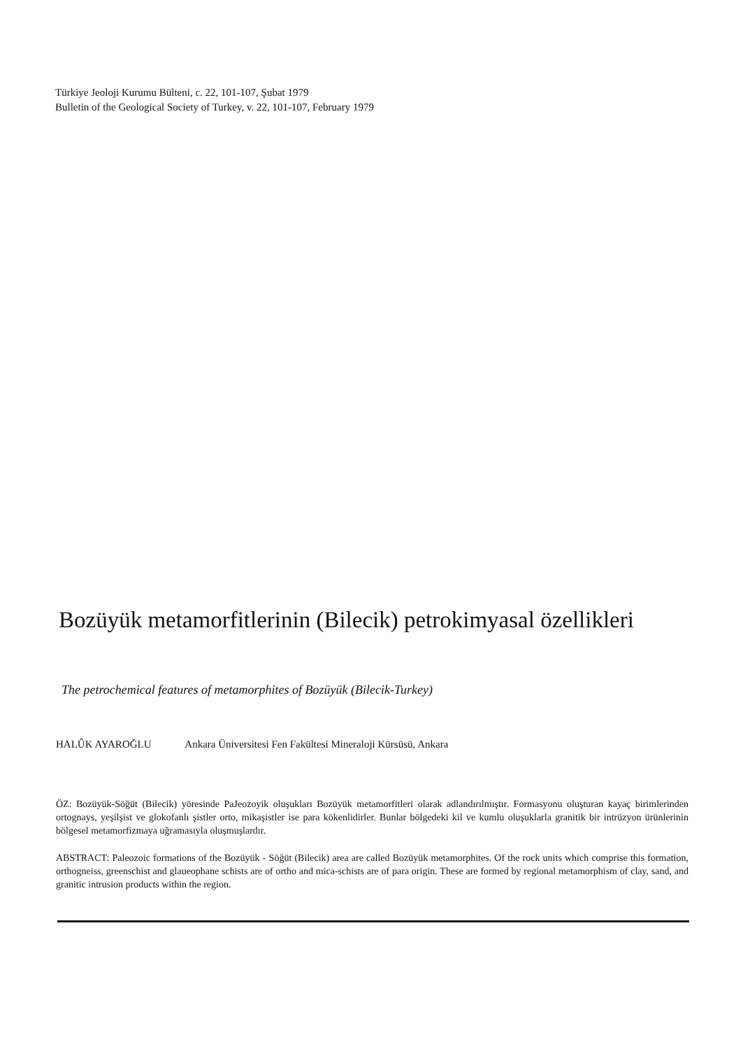Türkiye Jeoloji Kurumu Bülteni, c. 22, 101-107, Şubat 1979
Bulletin of the Geological Society of Turkey, v. 22, 101-107, February 1979
Bozüyük metamorfitlerinin (Bilecik) petrokimyasal özellikleri
The petrochemical features of metamorphites of Bozüyük (Bilecik-Turkey)
HALÛK AYAROĞLU Ankara Üniversitesi Fen Fakültesi Mineraloji Kürsüsü, Ankara
ÖZ: Bozüyük-Söğüt (Bilecik) yöresinde PaJeozoyik oluşukları Bozüyük metamorfitleri olarak adlandırılmıştır. Formasyonu oluşturan kayaç birimlerinden ortognays, yeşilşist ve glokofanlı şistler orto, mikaşistler ise para kökenlidirler. Bunlar bölgedeki kil ve kumlu oluşuklarla granitik bir intrüzyon ürünlerinin bölgesel metamorfizmaya uğramasıyla oluşmuşlardır.
ABSTRACT: Paleozoic formations of the Bozüyük - Söğüt (Bilecik) area are called Bozüyük metamorphites. Of the rock units which comprise this formation, orthogneiss, greenschist and glaueophane schists are of ortho and mica-schists are of para origin. These are formed by regional metamorphism of clay, sand, and granitic intrusion products within the region.